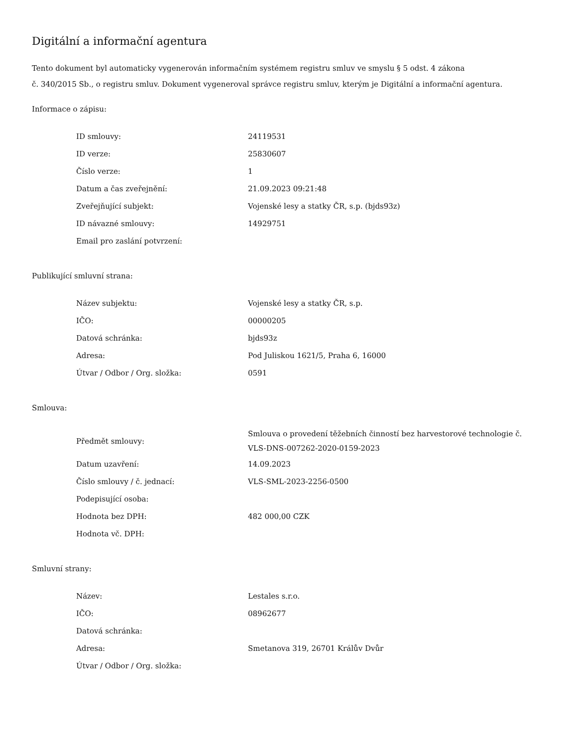Digitální a informační agentura
Tento dokument byl automaticky vygenerován informačním systémem registru smluv ve smyslu § 5 odst. 4 zákona
č. 340/2015 Sb., o registru smluv. Dokument vygeneroval správce registru smluv, kterým je Digitální a informační agentura.
Informace o zápisu:
| ID smlouvy: | 24119531 |
| ID verze: | 25830607 |
| Číslo verze: | 1 |
| Datum a čas zveřejnění: | 21.09.2023 09:21:48 |
| Zveřejňující subjekt: | Vojenské lesy a statky ČR, s.p. (bjds93z) |
| ID návazné smlouvy: | 14929751 |
| Email pro zaslání potvrzení: | |
Publikující smluvní strana:
| Název subjektu: | Vojenské lesy a statky ČR, s.p. |
| IČO: | 00000205 |
| Datová schránka: | bjds93z |
| Adresa: | Pod Juliskou 1621/5, Praha 6, 16000 |
| Útvar / Odbor / Org. složka: | 0591 |
Smlouva:
| Předmět smlouvy: | Smlouva o provedení těžebních činností bez harvestorové technologie č. VLS-DNS-007262-2020-0159-2023 |
| Datum uzavření: | 14.09.2023 |
| Číslo smlouvy / č. jednací: | VLS-SML-2023-2256-0500 |
| Podepisující osoba: | |
| Hodnota bez DPH: | 482 000,00 CZK |
| Hodnota vč. DPH: | |
Smluvní strany:
| Název: | Lestales s.r.o. |
| IČO: | 08962677 |
| Datová schránka: | |
| Adresa: | Smetanova 319, 26701 Králův Dvůr |
| Útvar / Odbor / Org. složka: | |